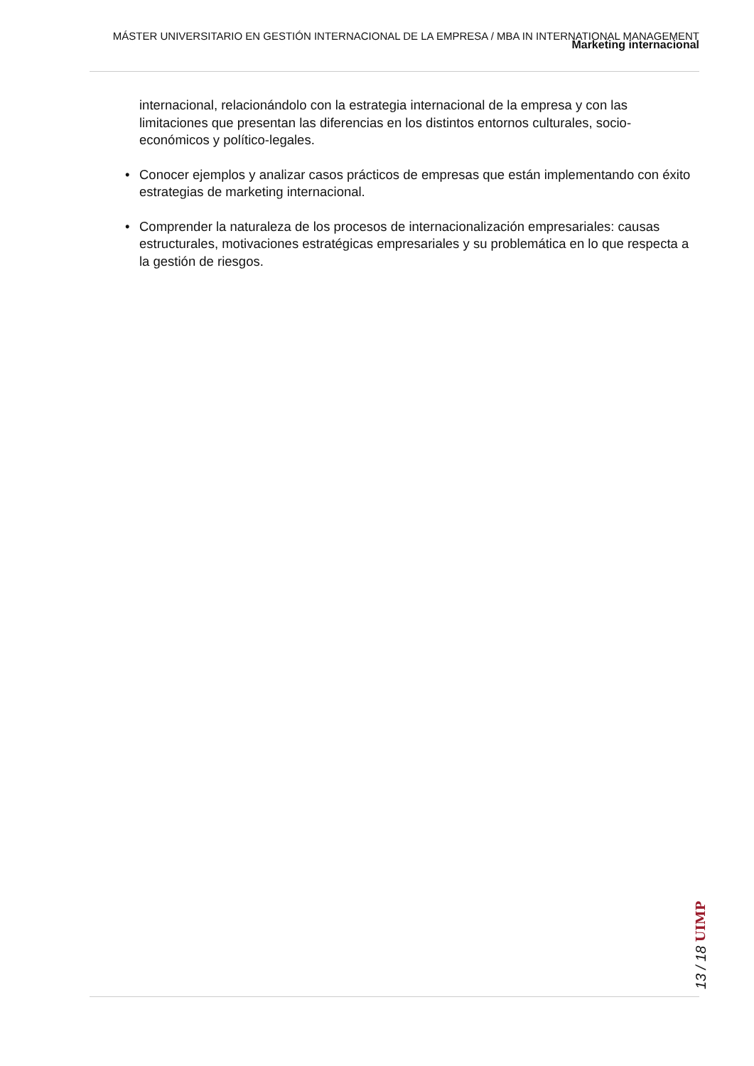MÁSTER UNIVERSITARIO EN GESTIÓN INTERNACIONAL DE LA EMPRESA / MBA IN INTERNATIONAL MANAGEMENT
Marketing internacional
internacional, relacionándolo con la estrategia internacional de la empresa y con las limitaciones que presentan las diferencias en los distintos entornos culturales, socio-económicos y político-legales.
• Conocer ejemplos y analizar casos prácticos de empresas que están implementando con éxito estrategias de marketing internacional.
• Comprender la naturaleza de los procesos de internacionalización empresariales: causas estructurales, motivaciones estratégicas empresariales y su problemática en lo que respecta a la gestión de riesgos.
13 / 18 UIMP